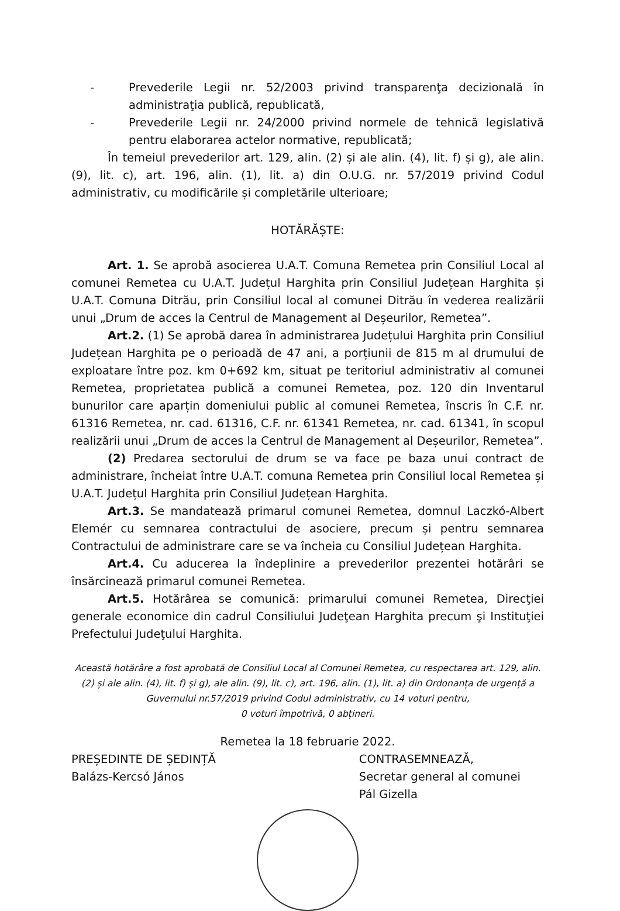- Prevederile Legii nr. 52/2003 privind transparenţa decizională în administraţia publică, republicată,
- Prevederile Legii nr. 24/2000 privind normele de tehnică legislativă pentru elaborarea actelor normative, republicată;
În temeiul prevederilor art. 129, alin. (2) și ale alin. (4), lit. f) și g), ale alin. (9), lit. c), art. 196, alin. (1), lit. a) din O.U.G. nr. 57/2019 privind Codul administrativ, cu modificările și completările ulterioare;
HOTĂRĂȘTE:
Art. 1. Se aprobă asocierea U.A.T. Comuna Remetea prin Consiliul Local al comunei Remetea cu U.A.T. Județul Harghita prin Consiliul Județean Harghita și U.A.T. Comuna Ditrău, prin Consiliul local al comunei Ditrău în vederea realizării unui „Drum de acces la Centrul de Management al Deșeurilor, Remetea”.
Art.2. (1) Se aprobă darea în administrarea Județului Harghita prin Consiliul Județean Harghita pe o perioadă de 47 ani, a porțiunii de 815 m al drumului de exploatare între poz. km 0+692 km, situat pe teritoriul administrativ al comunei Remetea, proprietatea publică a comunei Remetea, poz. 120 din Inventarul bunurilor care aparțin domeniului public al comunei Remetea, înscris în C.F. nr. 61316 Remetea, nr. cad. 61316, C.F. nr. 61341 Remetea, nr. cad. 61341, în scopul realizării unui „Drum de acces la Centrul de Management al Deșeurilor, Remetea”.
(2) Predarea sectorului de drum se va face pe baza unui contract de administrare, încheiat între U.A.T. comuna Remetea prin Consiliul local Remetea și U.A.T. Județul Harghita prin Consiliul Județean Harghita.
Art.3. Se mandatează primarul comunei Remetea, domnul Laczkó-Albert Elemér cu semnarea contractului de asociere, precum și pentru semnarea Contractului de administrare care se va încheia cu Consiliul Județean Harghita.
Art.4. Cu aducerea la îndeplinire a prevederilor prezentei hotărâri se însărcinează primarul comunei Remetea.
Art.5. Hotărârea se comunică: primarului comunei Remetea, Direcţiei generale economice din cadrul Consiliului Judeţean Harghita precum şi Instituţiei Prefectului Judeţului Harghita.
Această hotărâre a fost aprobată de Consiliul Local al Comunei Remetea, cu respectarea art. 129, alin. (2) și ale alin. (4), lit. f) și g), ale alin. (9), lit. c), art. 196, alin. (1), lit. a) din Ordonanța de urgență a Guvernului nr.57/2019 privind Codul administrativ, cu 14 voturi pentru,
0 voturi împotrivă, 0 abțineri.
Remetea la 18 februarie 2022.
PREȘEDINTE DE ȘEDINȚĂ
Balázs-Kercsó János
CONTRASEMNEAZĂ,
Secretar general al comunei
Pál Gizella